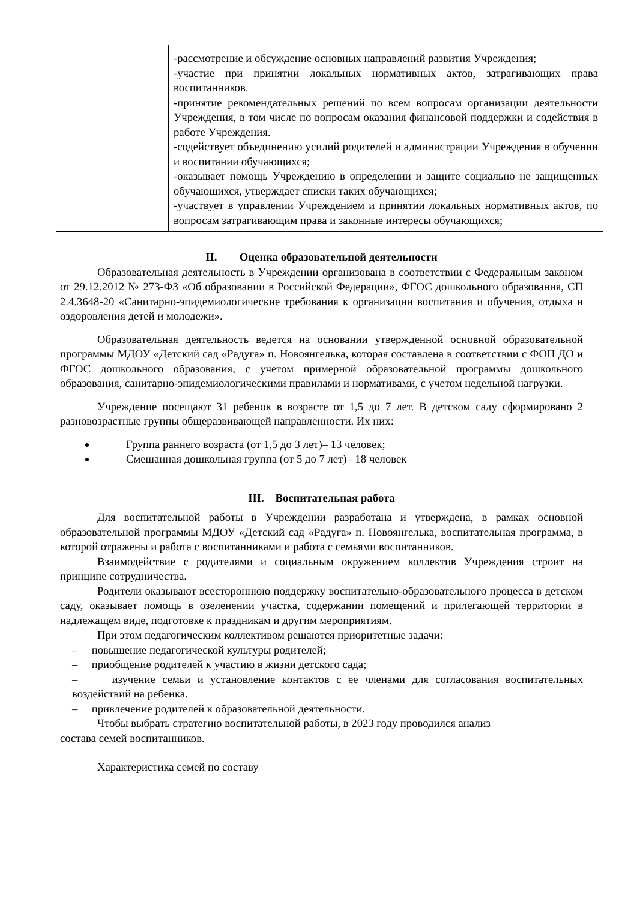| | -рассмотрение и обсуждение основных направлений развития Учреждения; -участие при принятии локальных нормативных актов, затрагивающих права воспитанников. -принятие рекомендательных решений по всем вопросам организации деятельности Учреждения, в том числе по вопросам оказания финансовой поддержки и содействия в работе Учреждения. -содействует объединению усилий родителей и администрации Учреждения в обучении и воспитании обучающихся; -оказывает помощь Учреждению в определении и защите социально не защищенных обучающихся, утверждает списки таких обучающихся; -участвует в управлении Учреждением и принятии локальных нормативных актов, по вопросам затрагивающим права и законные интересы обучающихся; |
II. Оценка образовательной деятельности
Образовательная деятельность в Учреждении организована в соответствии с Федеральным законом от 29.12.2012 № 273-ФЗ «Об образовании в Российской Федерации», ФГОС дошкольного образования, СП 2.4.3648-20 «Санитарно-эпидемиологические требования к организации воспитания и обучения, отдыха и оздоровления детей и молодежи».
Образовательная деятельность ведется на основании утвержденной основной образовательной программы МДОУ «Детский сад «Радуга» п. Новоянгелька, которая составлена в соответствии с ФОП ДО и ФГОС дошкольного образования, с учетом примерной образовательной программы дошкольного образования, санитарно-эпидемиологическими правилами и нормативами, с учетом недельной нагрузки.
Учреждение посещают 31 ребенок в возрасте от 1,5 до 7 лет. В детском саду сформировано 2 разновозрастные группы общеразвивающей направленности. Их них:
Группа раннего возраста (от 1,5 до 3 лет)– 13 человек;
Смешанная дошкольная группа (от 5 до 7 лет)– 18 человек
III. Воспитательная работа
Для воспитательной работы в Учреждении разработана и утверждена, в рамках основной образовательной программы МДОУ «Детский сад «Радуга» п. Новоянгелька, воспитательная программа, в которой отражены и работа с воспитанниками и работа с семьями воспитанников.
Взаимодействие с родителями и социальным окружением коллектив Учреждения строит на принципе сотрудничества.
Родители оказывают всестороннюю поддержку воспитательно-образовательного процесса в детском саду, оказывает помощь в озеленении участка, содержании помещений и прилегающей территории в надлежащем виде, подготовке к праздникам и другим мероприятиям.
При этом педагогическим коллективом решаются приоритетные задачи:
– повышение педагогической культуры родителей;
– приобщение родителей к участию в жизни детского сада;
– изучение семьи и установление контактов с ее членами для согласования воспитательных воздействий на ребенка.
– привлечение родителей к образовательной деятельности.
Чтобы выбрать стратегию воспитательной работы, в 2023 году проводился анализ
состава семей воспитанников.
Характеристика семей по составу